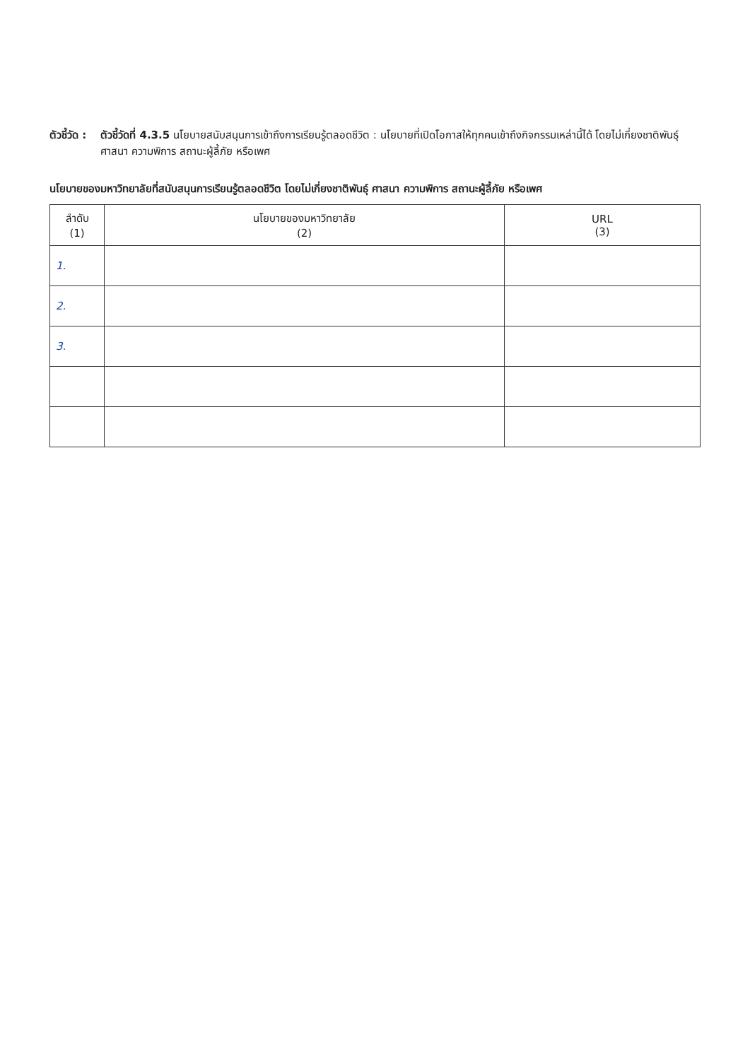ตัวชี้วัด : ตัวชี้วัดที่ 4.3.5 นโยบายสนับสนุนการเข้าถึงการเรียนรู้ตลอดชีวิต : นโยบายที่เปิดโอกาสให้ทุกคนเข้าถึงกิจกรรมเหล่านี้ได้ โดยไม่เกี่ยงชาติพันธุ์ ศาสนา ความพิการ สถานะผู้ลี้ภัย หรือเพศ
นโยบายของมหาวิทยาลัยที่สนับสนุนการเรียนรู้ตลอดชีวิต โดยไม่เกี่ยงชาติพันธุ์ ศาสนา ความพิการ สถานะผู้ลี้ภัย หรือเพศ
| ลำดับ (1) | นโยบายของมหาวิทยาลัย (2) | URL (3) |
| --- | --- | --- |
| 1. | | |
| 2. | | |
| 3. | | |